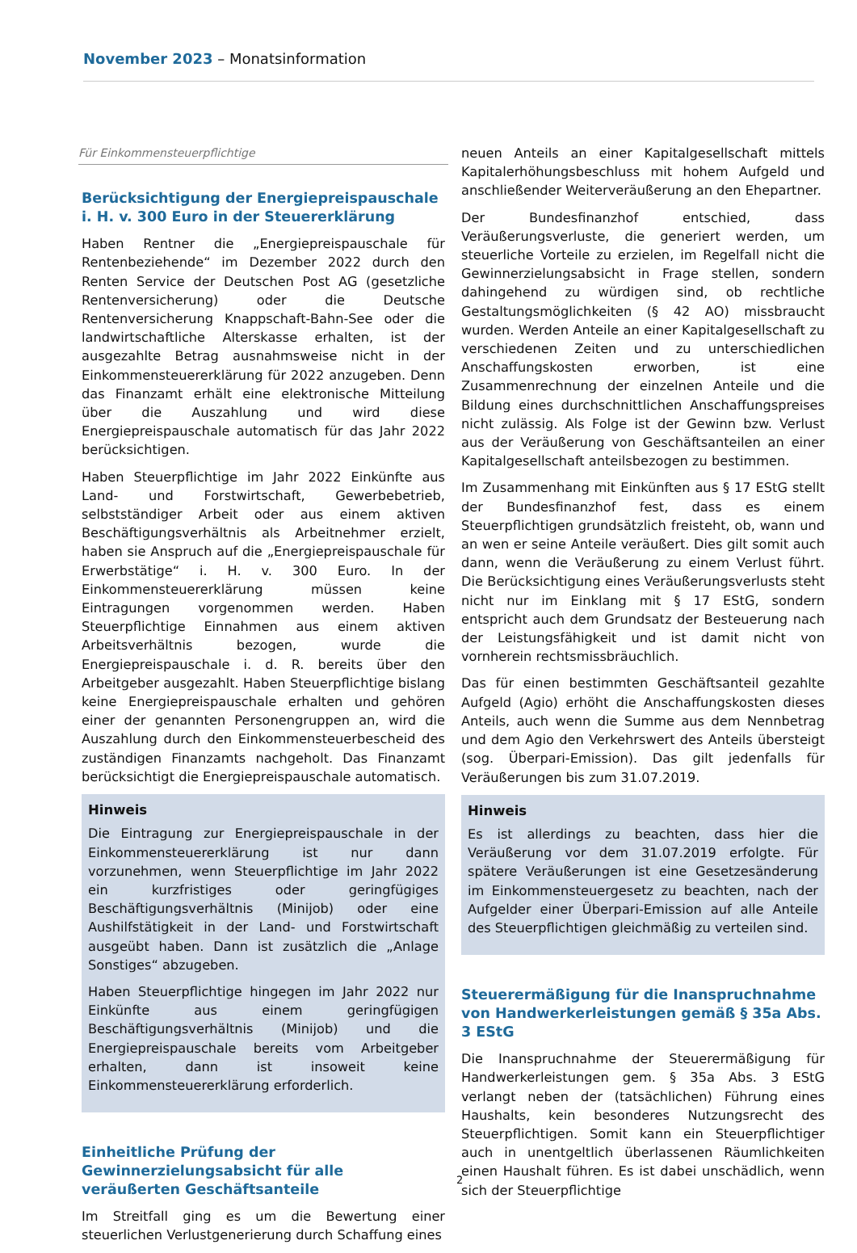November 2023 – Monatsinformation
Für Einkommensteuerpflichtige
Berücksichtigung der Energiepreispauschale i. H. v. 300 Euro in der Steuererklärung
Haben Rentner die „Energiepreispauschale für Rentenbeziehende“ im Dezember 2022 durch den Renten Service der Deutschen Post AG (gesetzliche Rentenversicherung) oder die Deutsche Rentenversicherung Knappschaft-Bahn-See oder die landwirtschaftliche Alterskasse erhalten, ist der ausgezahlte Betrag ausnahmsweise nicht in der Einkommensteuererklärung für 2022 anzugeben. Denn das Finanzamt erhält eine elektronische Mitteilung über die Auszahlung und wird diese Energiepreispauschale automatisch für das Jahr 2022 berücksichtigen.
Haben Steuerpflichtige im Jahr 2022 Einkünfte aus Land- und Forstwirtschaft, Gewerbebetrieb, selbstständiger Arbeit oder aus einem aktiven Beschäftigungsverhältnis als Arbeitnehmer erzielt, haben sie Anspruch auf die „Energiepreispauschale für Erwerbstätige“ i. H. v. 300 Euro. In der Einkommensteuererklärung müssen keine Eintragungen vorgenommen werden. Haben Steuerpflichtige Einnahmen aus einem aktiven Arbeitsverhältnis bezogen, wurde die Energiepreispauschale i. d. R. bereits über den Arbeitgeber ausgezahlt. Haben Steuerpflichtige bislang keine Energiepreispauschale erhalten und gehören einer der genannten Personengruppen an, wird die Auszahlung durch den Einkommensteuerbescheid des zuständigen Finanzamts nachgeholt. Das Finanzamt berücksichtigt die Energiepreispauschale automatisch.
Hinweis
Die Eintragung zur Energiepreispauschale in der Einkommensteuererklärung ist nur dann vorzunehmen, wenn Steuerpflichtige im Jahr 2022 ein kurzfristiges oder geringfügiges Beschäftigungsverhältnis (Minijob) oder eine Aushilfstätigkeit in der Land- und Forstwirtschaft ausgeübt haben. Dann ist zusätzlich die „Anlage Sonstiges“ abzugeben.
Haben Steuerpflichtige hingegen im Jahr 2022 nur Einkünfte aus einem geringfügigen Beschäftigungsverhältnis (Minijob) und die Energiepreispauschale bereits vom Arbeitgeber erhalten, dann ist insoweit keine Einkommensteuererklärung erforderlich.
Einheitliche Prüfung der Gewinnerzielungsabsicht für alle veräußerten Geschäftsanteile
Im Streitfall ging es um die Bewertung einer steuerlichen Verlustgenerierung durch Schaffung eines
neuen Anteils an einer Kapitalgesellschaft mittels Kapitalerhöhungsbeschluss mit hohem Aufgeld und anschließender Weiterveräußerung an den Ehepartner.
Der Bundesfinanzhof entschied, dass Veräußerungsverluste, die generiert werden, um steuerliche Vorteile zu erzielen, im Regelfall nicht die Gewinnerzielungsabsicht in Frage stellen, sondern dahingehend zu würdigen sind, ob rechtliche Gestaltungsmöglichkeiten (§ 42 AO) missbraucht wurden. Werden Anteile an einer Kapitalgesellschaft zu verschiedenen Zeiten und zu unterschiedlichen Anschaffungskosten erworben, ist eine Zusammenrechnung der einzelnen Anteile und die Bildung eines durchschnittlichen Anschaffungspreises nicht zulässig. Als Folge ist der Gewinn bzw. Verlust aus der Veräußerung von Geschäftsanteilen an einer Kapitalgesellschaft anteilsbezogen zu bestimmen.
Im Zusammenhang mit Einkünften aus § 17 EStG stellt der Bundesfinanzhof fest, dass es einem Steuerpflichtigen grundsätzlich freisteht, ob, wann und an wen er seine Anteile veräußert. Dies gilt somit auch dann, wenn die Veräußerung zu einem Verlust führt. Die Berücksichtigung eines Veräußerungsverlusts steht nicht nur im Einklang mit § 17 EStG, sondern entspricht auch dem Grundsatz der Besteuerung nach der Leistungsfähigkeit und ist damit nicht von vornherein rechtsmissbräuchlich.
Das für einen bestimmten Geschäftsanteil gezahlte Aufgeld (Agio) erhöht die Anschaffungskosten dieses Anteils, auch wenn die Summe aus dem Nennbetrag und dem Agio den Verkehrswert des Anteils übersteigt (sog. Überpari-Emission). Das gilt jedenfalls für Veräußerungen bis zum 31.07.2019.
Hinweis
Es ist allerdings zu beachten, dass hier die Veräußerung vor dem 31.07.2019 erfolgte. Für spätere Veräußerungen ist eine Gesetzesänderung im Einkommensteuergesetz zu beachten, nach der Aufgelder einer Überpari-Emission auf alle Anteile des Steuerpflichtigen gleichmäßig zu verteilen sind.
Steuerermäßigung für die Inanspruchnahme von Handwerkerleistungen gemäß § 35a Abs. 3 EStG
Die Inanspruchnahme der Steuerermäßigung für Handwerkerleistungen gem. § 35a Abs. 3 EStG verlangt neben der (tatsächlichen) Führung eines Haushalts, kein besonderes Nutzungsrecht des Steuerpflichtigen. Somit kann ein Steuerpflichtiger auch in unentgeltlich überlassenen Räumlichkeiten einen Haushalt führen. Es ist dabei unschädlich, wenn sich der Steuerpflichtige
2